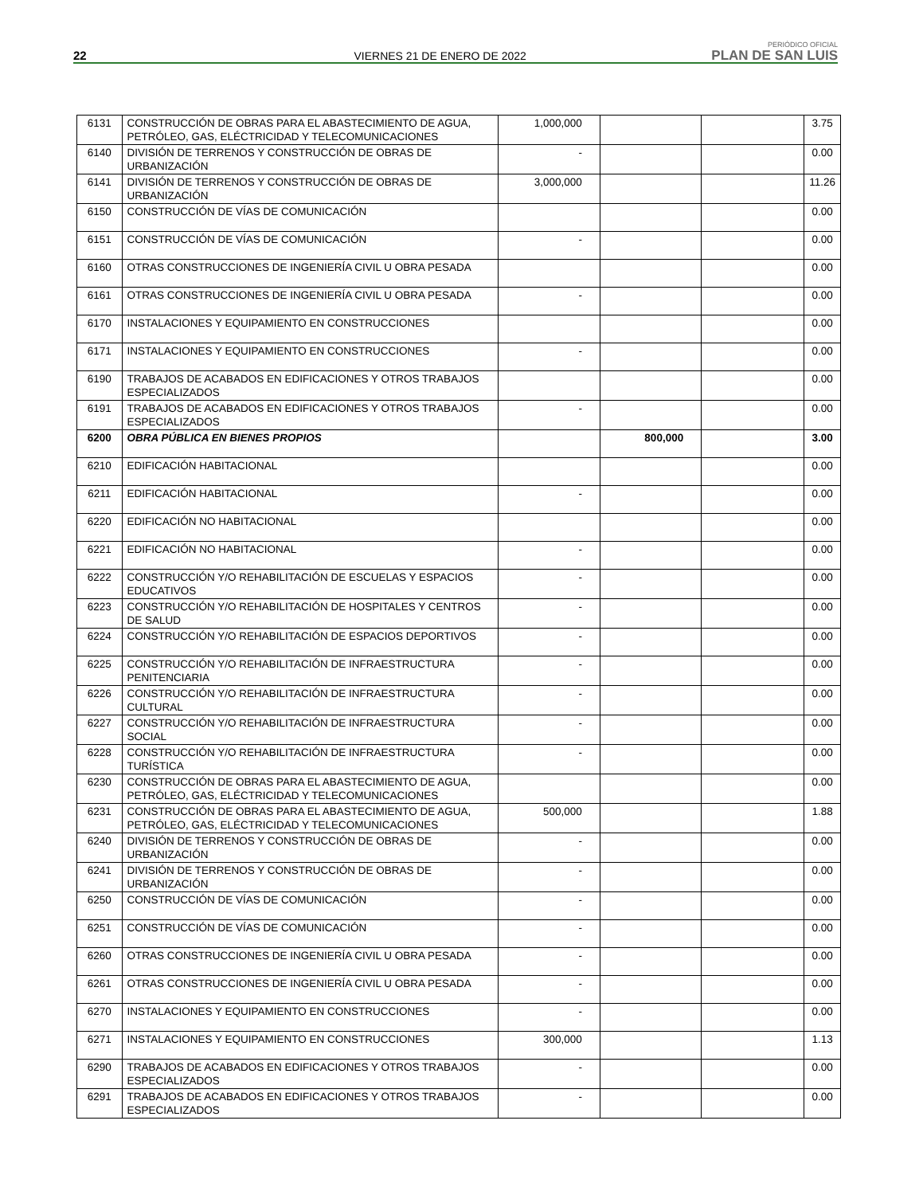22
VIERNES 21 DE ENERO DE 2022
PERIÓDICO OFICIAL
PLAN DE SAN LUIS
| 6131 | CONSTRUCCIÓN DE OBRAS PARA EL ABASTECIMIENTO DE AGUA, PETRÓLEO, GAS, ELÉCTRICIDAD Y TELECOMUNICACIONES | 1,000,000 | | | 3.75 |
| 6140 | DIVISIÓN DE TERRENOS Y CONSTRUCCIÓN DE OBRAS DE URBANIZACIÓN | - | | | 0.00 |
| 6141 | DIVISIÓN DE TERRENOS Y CONSTRUCCIÓN DE OBRAS DE URBANIZACIÓN | 3,000,000 | | | 11.26 |
| 6150 | CONSTRUCCIÓN DE VÍAS DE COMUNICACIÓN | | | | 0.00 |
| 6151 | CONSTRUCCIÓN DE VÍAS DE COMUNICACIÓN | - | | | 0.00 |
| 6160 | OTRAS CONSTRUCCIONES DE INGENIERÍA CIVIL U OBRA PESADA | | | | 0.00 |
| 6161 | OTRAS CONSTRUCCIONES DE INGENIERÍA CIVIL U OBRA PESADA | - | | | 0.00 |
| 6170 | INSTALACIONES Y EQUIPAMIENTO EN CONSTRUCCIONES | | | | 0.00 |
| 6171 | INSTALACIONES Y EQUIPAMIENTO EN CONSTRUCCIONES | - | | | 0.00 |
| 6190 | TRABAJOS DE ACABADOS EN EDIFICACIONES Y OTROS TRABAJOS ESPECIALIZADOS | | | | 0.00 |
| 6191 | TRABAJOS DE ACABADOS EN EDIFICACIONES Y OTROS TRABAJOS ESPECIALIZADOS | - | | | 0.00 |
| 6200 | OBRA PÚBLICA EN BIENES PROPIOS | | 800,000 | | 3.00 |
| 6210 | EDIFICACIÓN HABITACIONAL | | | | 0.00 |
| 6211 | EDIFICACIÓN HABITACIONAL | - | | | 0.00 |
| 6220 | EDIFICACIÓN NO HABITACIONAL | | | | 0.00 |
| 6221 | EDIFICACIÓN NO HABITACIONAL | - | | | 0.00 |
| 6222 | CONSTRUCCIÓN Y/O REHABILITACIÓN DE ESCUELAS Y ESPACIOS EDUCATIVOS | - | | | 0.00 |
| 6223 | CONSTRUCCIÓN Y/O REHABILITACIÓN DE HOSPITALES Y CENTROS DE SALUD | - | | | 0.00 |
| 6224 | CONSTRUCCIÓN Y/O REHABILITACIÓN DE ESPACIOS DEPORTIVOS | - | | | 0.00 |
| 6225 | CONSTRUCCIÓN Y/O REHABILITACIÓN DE INFRAESTRUCTURA PENITENCIARIA | - | | | 0.00 |
| 6226 | CONSTRUCCIÓN Y/O REHABILITACIÓN DE INFRAESTRUCTURA CULTURAL | - | | | 0.00 |
| 6227 | CONSTRUCCIÓN Y/O REHABILITACIÓN DE INFRAESTRUCTURA SOCIAL | - | | | 0.00 |
| 6228 | CONSTRUCCIÓN Y/O REHABILITACIÓN DE INFRAESTRUCTURA TURÍSTICA | - | | | 0.00 |
| 6230 | CONSTRUCCIÓN DE OBRAS PARA EL ABASTECIMIENTO DE AGUA, PETRÓLEO, GAS, ELÉCTRICIDAD Y TELECOMUNICACIONES | | | | 0.00 |
| 6231 | CONSTRUCCIÓN DE OBRAS PARA EL ABASTECIMIENTO DE AGUA, PETRÓLEO, GAS, ELÉCTRICIDAD Y TELECOMUNICACIONES | 500,000 | | | 1.88 |
| 6240 | DIVISIÓN DE TERRENOS Y CONSTRUCCIÓN DE OBRAS DE URBANIZACIÓN | - | | | 0.00 |
| 6241 | DIVISIÓN DE TERRENOS Y CONSTRUCCIÓN DE OBRAS DE URBANIZACIÓN | - | | | 0.00 |
| 6250 | CONSTRUCCIÓN DE VÍAS DE COMUNICACIÓN | - | | | 0.00 |
| 6251 | CONSTRUCCIÓN DE VÍAS DE COMUNICACIÓN | - | | | 0.00 |
| 6260 | OTRAS CONSTRUCCIONES DE INGENIERÍA CIVIL U OBRA PESADA | - | | | 0.00 |
| 6261 | OTRAS CONSTRUCCIONES DE INGENIERÍA CIVIL U OBRA PESADA | - | | | 0.00 |
| 6270 | INSTALACIONES Y EQUIPAMIENTO EN CONSTRUCCIONES | - | | | 0.00 |
| 6271 | INSTALACIONES Y EQUIPAMIENTO EN CONSTRUCCIONES | 300,000 | | | 1.13 |
| 6290 | TRABAJOS DE ACABADOS EN EDIFICACIONES Y OTROS TRABAJOS ESPECIALIZADOS | - | | | 0.00 |
| 6291 | TRABAJOS DE ACABADOS EN EDIFICACIONES Y OTROS TRABAJOS ESPECIALIZADOS | - | | | 0.00 |